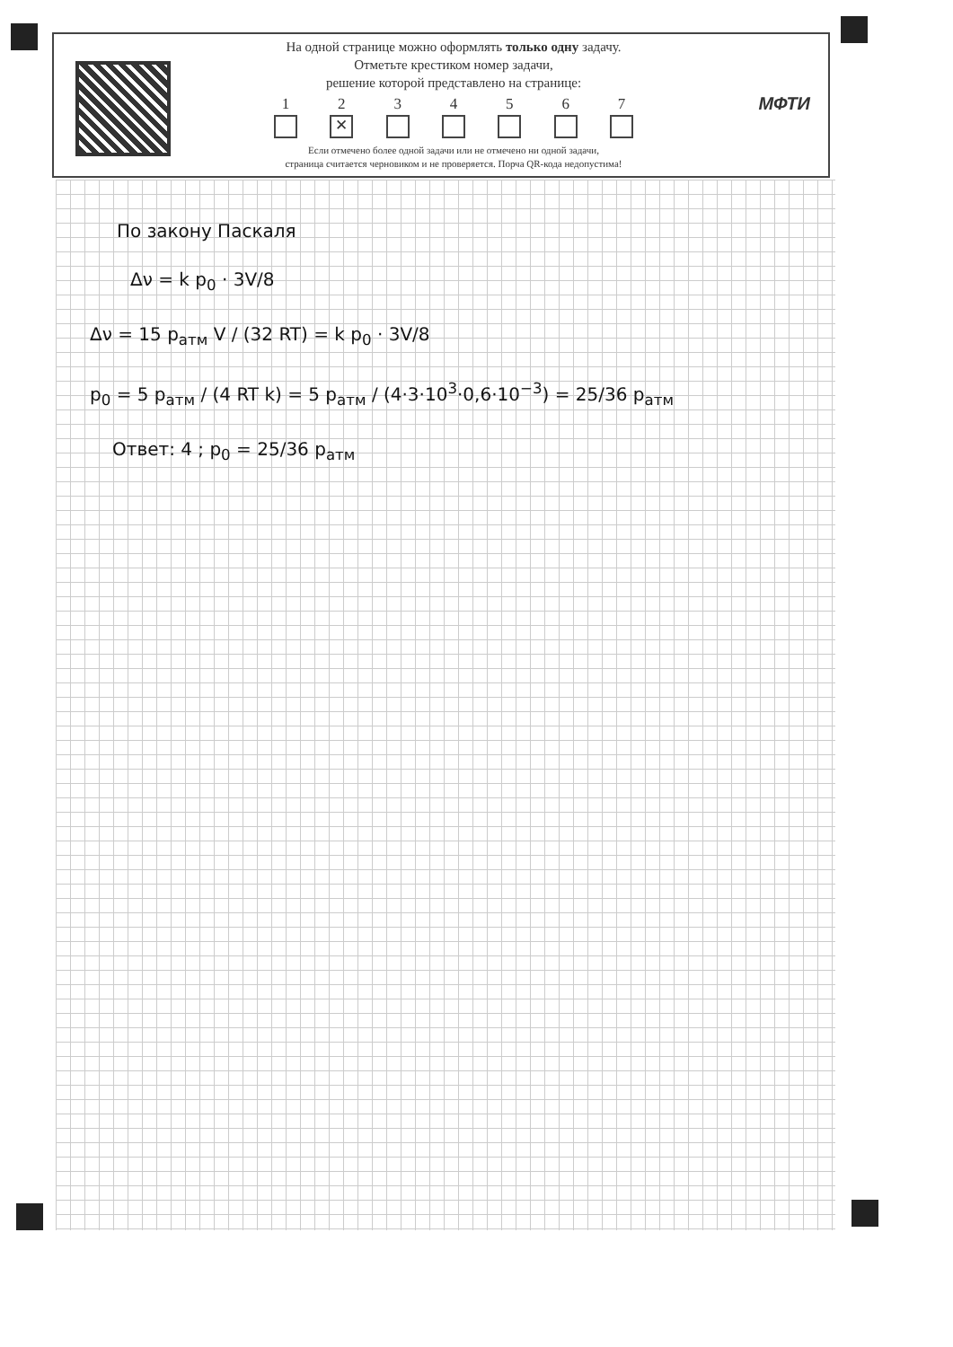На одной странице можно оформлять только одну задачу.
Отметьте крестиком номер задачи,
решение которой представлено на странице:
1 2
✕
3 4 5 6 7
Если отмечено более одной задачи или не отмечено ни одной задачи,
страница считается черновиком и не проверяется. Порча QR-кода недопустима!
МФТИ
По закону Паскаля
Δν = k p<sub>0</sub> · 3V/8
Δν = 15 p<sub>атм</sub> V / (32 RT) = k p<sub>0</sub> · 3V/8
p<sub>0</sub> = 5 p<sub>атм</sub> / (4 RT k) = 5 p<sub>атм</sub> / (4·3·10<sup>3</sup>·0,6·10<sup>−3</sup>) = 25/36 p<sub>атм</sub>
Ответ: 4 ; p<sub>0</sub> = 25/36 p<sub>атм</sub>